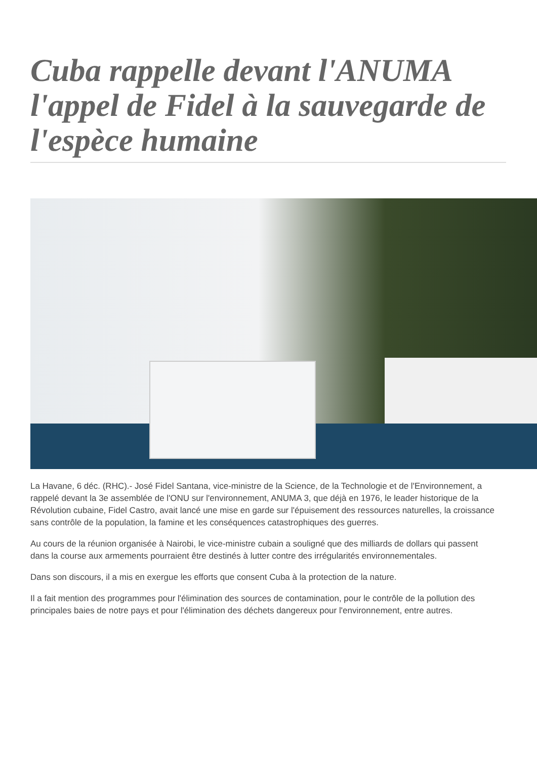Cuba rappelle devant l'ANUMA l'appel de Fidel à la sauvegarde de l'espèce humaine
La Havane, 6 déc. (RHC).- José Fidel Santana, vice-ministre de la Science, de la Technologie et de l'Environnement, a rappelé devant la 3e assemblée de l'ONU sur l'environnement, ANUMA 3, que déjà en 1976, le leader historique de la Révolution cubaine, Fidel Castro, avait lancé une mise en garde sur l'épuisement des ressources naturelles, la croissance sans contrôle de la population, la famine et les conséquences catastrophiques des guerres.
Au cours de la réunion organisée à Nairobi, le vice-ministre cubain a souligné que des milliards de dollars qui passent dans la course aux armements pourraient être destinés à lutter contre des irrégularités environnementales.
Dans son discours, il a mis en exergue les efforts que consent Cuba à la protection de la nature.
Il a fait mention des programmes pour l'élimination des sources de contamination, pour le contrôle de la pollution des principales baies de notre pays et pour l'élimination des déchets dangereux pour l'environnement, entre autres.